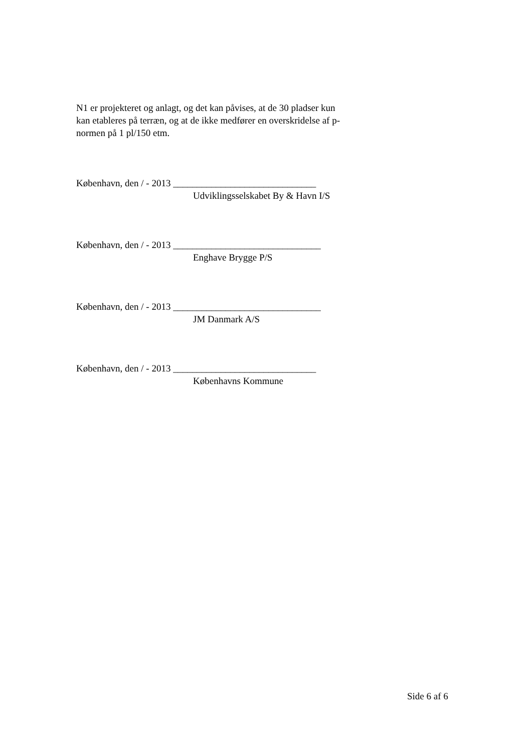N1 er projekteret og anlagt, og det kan påvises, at de 30 pladser kun
kan etableres på terræn, og at de ikke medfører en overskridelse af p-
normen på 1 pl/150 etm.
København, den / - 2013 ______________________________
Udviklingsselskabet By & Havn I/S
København, den / - 2013 _______________________________
Enghave Brygge P/S
København, den / - 2013 _______________________________
JM Danmark A/S
København, den / - 2013 ______________________________
Københavns Kommune
Side 6 af 6